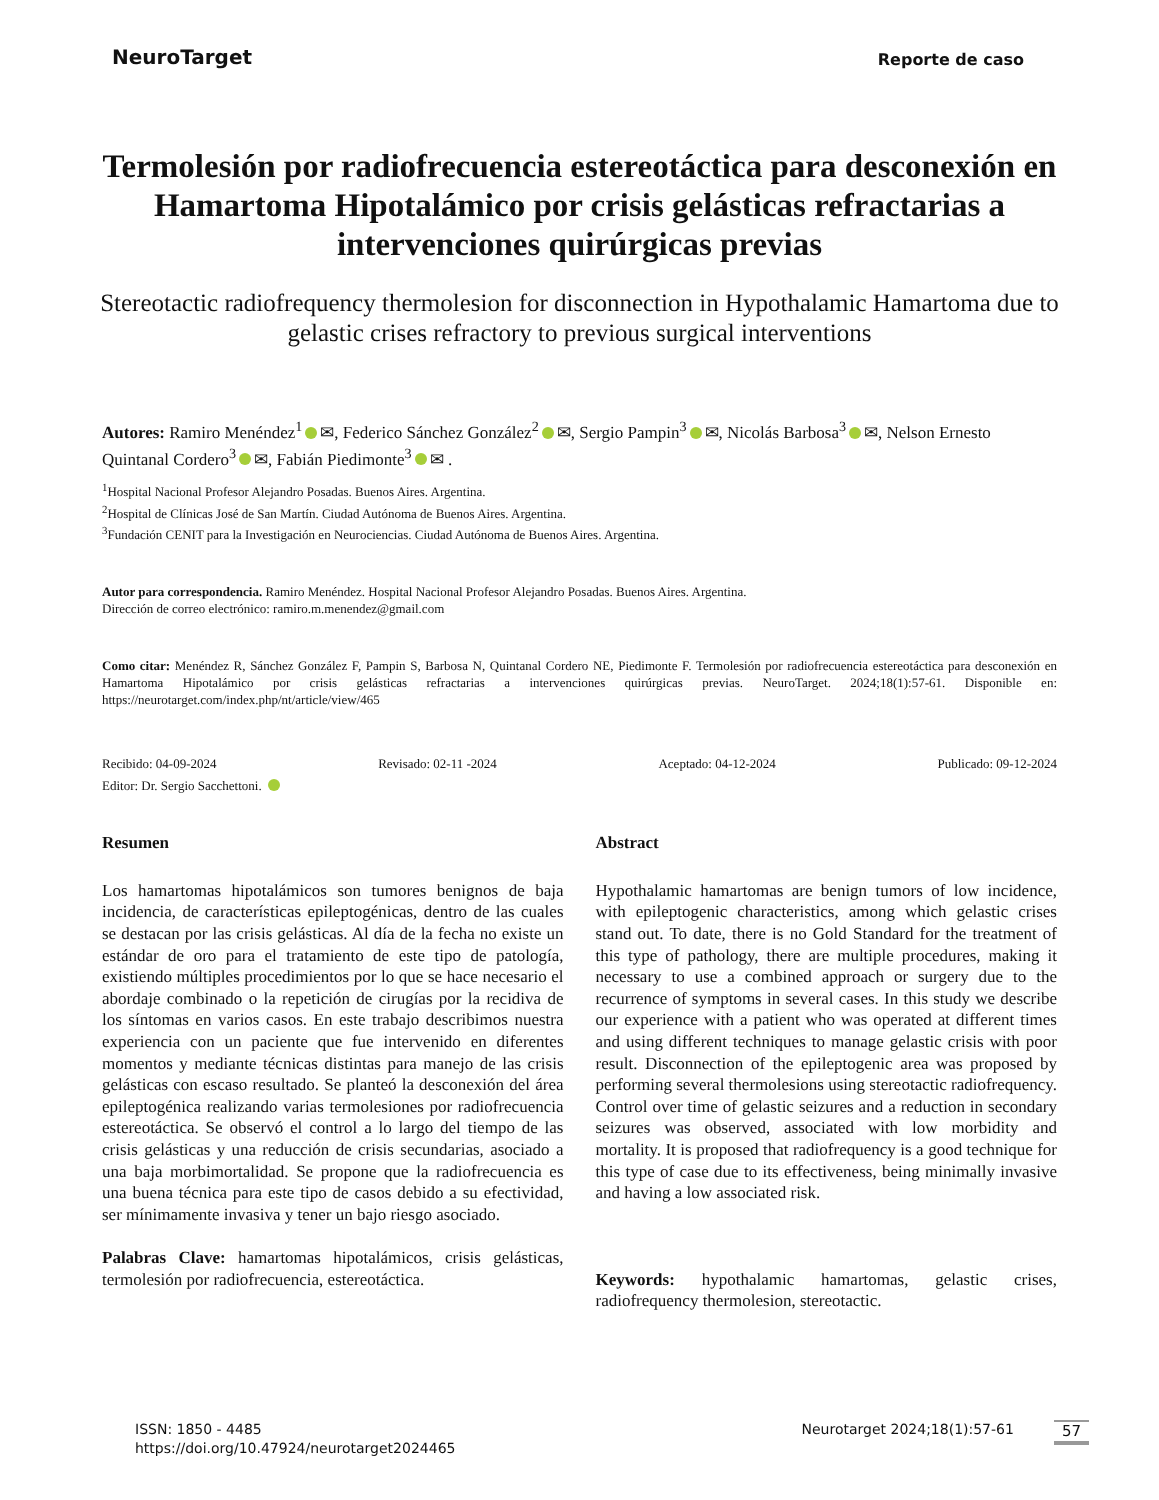NeuroTarget
Reporte de caso
Termolesión por radiofrecuencia estereotáctica para desconexión en Hamartoma Hipotalámico por crisis gelásticas refractarias a intervenciones quirúrgicas previas
Stereotactic radiofrequency thermolesion for disconnection in Hypothalamic Hamartoma due to gelastic crises refractory to previous surgical interventions
Autores: Ramiro Menéndez<sup>1</sup> ✉, Federico Sánchez González<sup>2</sup> ✉, Sergio Pampin<sup>3</sup> ✉, Nicolás Barbosa<sup>3</sup> ✉, Nelson Ernesto Quintanal Cordero<sup>3</sup> ✉, Fabián Piedimonte<sup>3</sup> ✉ .
<sup>1</sup> Hospital Nacional Profesor Alejandro Posadas. Buenos Aires. Argentina.
<sup>2</sup> Hospital de Clínicas José de San Martín. Ciudad Autónoma de Buenos Aires. Argentina.
<sup>3</sup> Fundación CENIT para la Investigación en Neurociencias. Ciudad Autónoma de Buenos Aires. Argentina.
Autor para correspondencia. Ramiro Menéndez. Hospital Nacional Profesor Alejandro Posadas. Buenos Aires. Argentina.
Dirección de correo electrónico: ramiro.m.menendez@gmail.com
Como citar: Menéndez R, Sánchez González F, Pampin S, Barbosa N, Quintanal Cordero NE, Piedimonte F. Termolesión por radiofrecuencia estereotáctica para desconexión en Hamartoma Hipotalámico por crisis gelásticas refractarias a intervenciones quirúrgicas previas. NeuroTarget. 2024;18(1):57-61. Disponible en: https://neurotarget.com/index.php/nt/article/view/465
Recibido: 04-09-2024 Revisado: 02-11 -2024 Aceptado: 04-12-2024 Publicado: 09-12-2024
Editor: Dr. Sergio Sacchettoni.
Resumen
Los hamartomas hipotalámicos son tumores benignos de baja incidencia, de características epileptogénicas, dentro de las cuales se destacan por las crisis gelásticas. Al día de la fecha no existe un estándar de oro para el tratamiento de este tipo de patología, existiendo múltiples procedimientos por lo que se hace necesario el abordaje combinado o la repetición de cirugías por la recidiva de los síntomas en varios casos. En este trabajo describimos nuestra experiencia con un paciente que fue intervenido en diferentes momentos y mediante técnicas distintas para manejo de las crisis gelásticas con escaso resultado. Se planteó la desconexión del área epileptogénica realizando varias termolesiones por radiofrecuencia estereotáctica. Se observó el control a lo largo del tiempo de las crisis gelásticas y una reducción de crisis secundarias, asociado a una baja morbimortalidad. Se propone que la radiofrecuencia es una buena técnica para este tipo de casos debido a su efectividad, ser mínimamente invasiva y tener un bajo riesgo asociado.
Palabras Clave: hamartomas hipotalámicos, crisis gelásticas, termolesión por radiofrecuencia, estereotáctica.
Abstract
Hypothalamic hamartomas are benign tumors of low incidence, with epileptogenic characteristics, among which gelastic crises stand out. To date, there is no Gold Standard for the treatment of this type of pathology, there are multiple procedures, making it necessary to use a combined approach or surgery due to the recurrence of symptoms in several cases. In this study we describe our experience with a patient who was operated at different times and using different techniques to manage gelastic crisis with poor result. Disconnection of the epileptogenic area was proposed by performing several thermolesions using stereotactic radiofrequency. Control over time of gelastic seizures and a reduction in secondary seizures was observed, associated with low morbidity and mortality. It is proposed that radiofrequency is a good technique for this type of case due to its effectiveness, being minimally invasive and having a low associated risk.
Keywords: hypothalamic hamartomas, gelastic crises, radiofrequency thermolesion, stereotactic.
ISSN: 1850 - 4485
https://doi.org/10.47924/neurotarget2024465
Neurotarget 2024;18(1):57-61 57